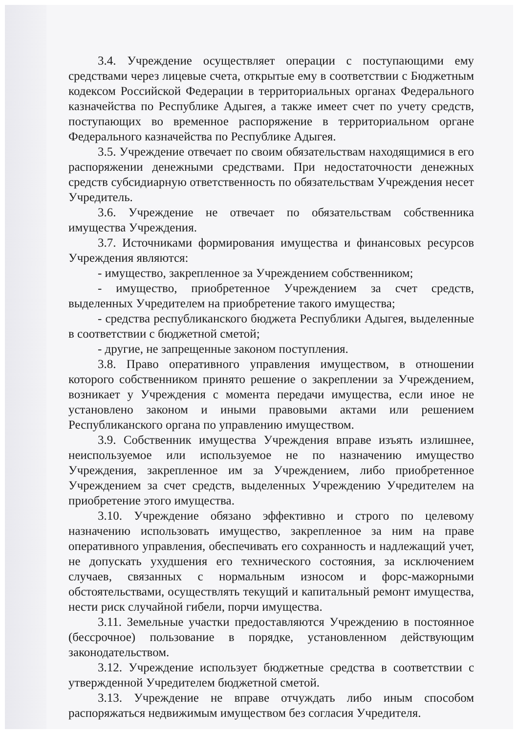3.4. Учреждение осуществляет операции с поступающими ему средствами через лицевые счета, открытые ему в соответствии с Бюджетным кодексом Российской Федерации в территориальных органах Федерального казначейства по Республике Адыгея, а также имеет счет по учету средств, поступающих во временное распоряжение в территориальном органе Федерального казначейства по Республике Адыгея.
3.5. Учреждение отвечает по своим обязательствам находящимися в его распоряжении денежными средствами. При недостаточности денежных средств субсидиарную ответственность по обязательствам Учреждения несет Учредитель.
3.6. Учреждение не отвечает по обязательствам собственника имущества Учреждения.
3.7. Источниками формирования имущества и финансовых ресурсов Учреждения являются:
- имущество, закрепленное за Учреждением собственником;
- имущество, приобретенное Учреждением за счет средств, выделенных Учредителем на приобретение такого имущества;
- средства республиканского бюджета Республики Адыгея, выделенные в соответствии с бюджетной сметой;
- другие, не запрещенные законом поступления.
3.8. Право оперативного управления имуществом, в отношении которого собственником принято решение о закреплении за Учреждением, возникает у Учреждения с момента передачи имущества, если иное не установлено законом и иными правовыми актами или решением Республиканского органа по управлению имуществом.
3.9. Собственник имущества Учреждения вправе изъять излишнее, неиспользуемое или используемое не по назначению имущество Учреждения, закрепленное им за Учреждением, либо приобретенное Учреждением за счет средств, выделенных Учреждению Учредителем на приобретение этого имущества.
3.10. Учреждение обязано эффективно и строго по целевому назначению использовать имущество, закрепленное за ним на праве оперативного управления, обеспечивать его сохранность и надлежащий учет, не допускать ухудшения его технического состояния, за исключением случаев, связанных с нормальным износом и форс-мажорными обстоятельствами, осуществлять текущий и капитальный ремонт имущества, нести риск случайной гибели, порчи имущества.
3.11. Земельные участки предоставляются Учреждению в постоянное (бессрочное) пользование в порядке, установленном действующим законодательством.
3.12. Учреждение использует бюджетные средства в соответствии с утвержденной Учредителем бюджетной сметой.
3.13. Учреждение не вправе отчуждать либо иным способом распоряжаться недвижимым имуществом без согласия Учредителя.